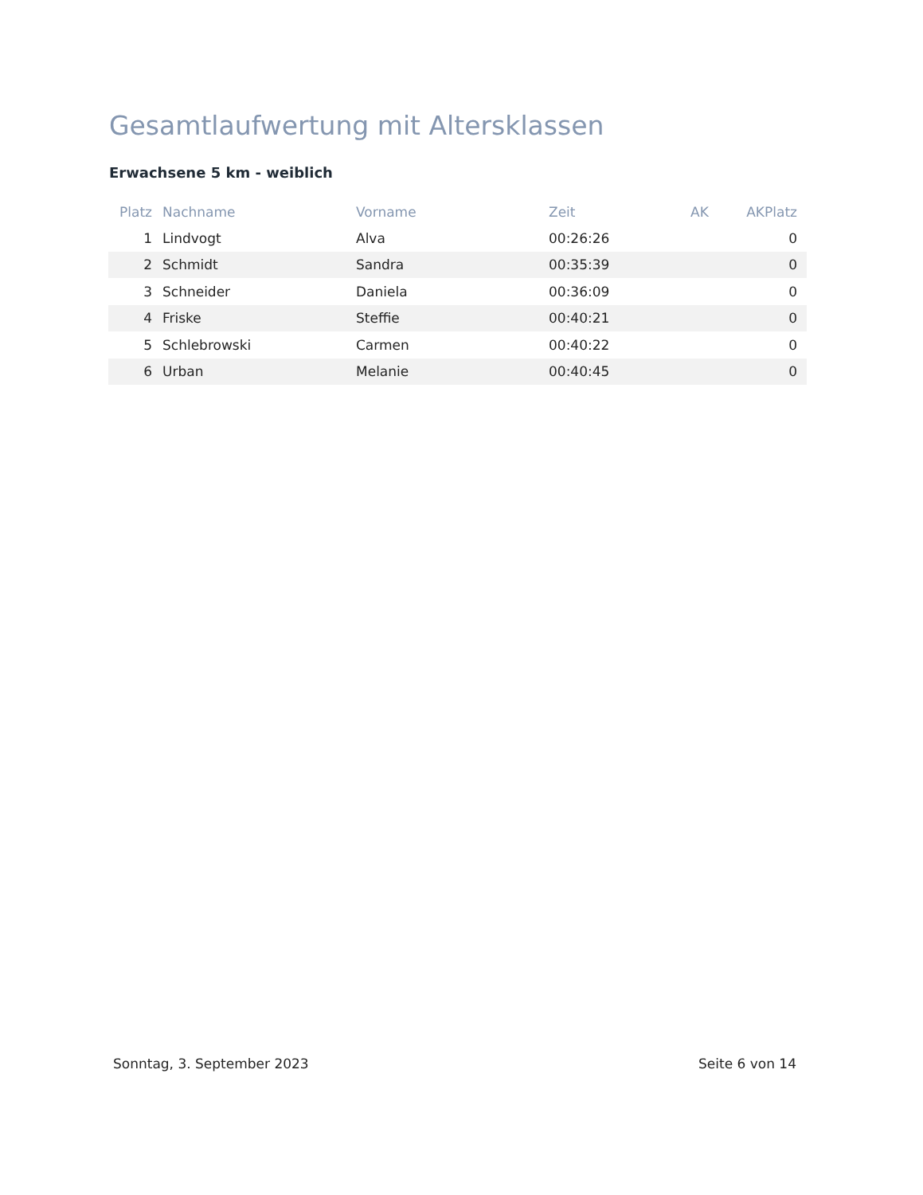Gesamtlaufwertung mit Altersklassen
Erwachsene 5 km - weiblich
| Platz | Nachname | Vorname | Zeit | AK | AKPlatz |
| --- | --- | --- | --- | --- | --- |
| 1 | Lindvogt | Alva | 00:26:26 | | 0 |
| 2 | Schmidt | Sandra | 00:35:39 | | 0 |
| 3 | Schneider | Daniela | 00:36:09 | | 0 |
| 4 | Friske | Steffie | 00:40:21 | | 0 |
| 5 | Schlebrowski | Carmen | 00:40:22 | | 0 |
| 6 | Urban | Melanie | 00:40:45 | | 0 |
Sonntag, 3. September 2023 Seite 6 von 14